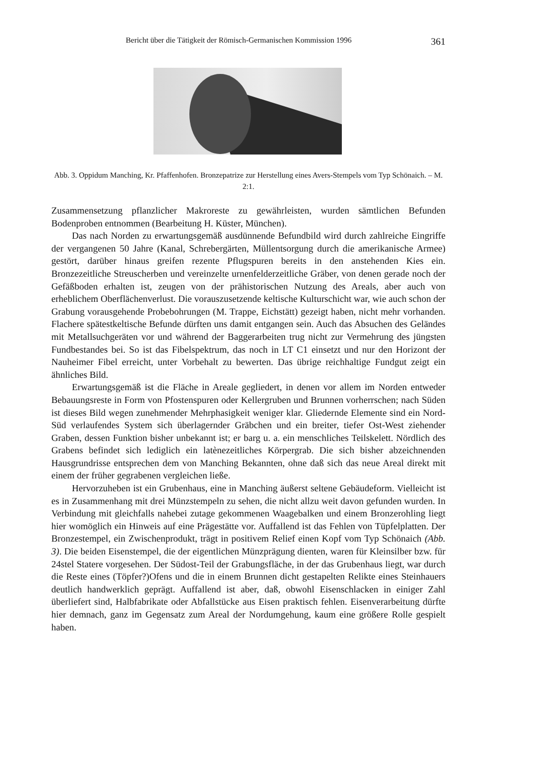Bericht über die Tätigkeit der Römisch-Germanischen Kommission 1996 361
Abb. 3. Oppidum Manching, Kr. Pfaffenhofen. Bronzepatrize zur Herstellung eines Avers-Stempels vom Typ Schönaich. – M. 2:1.
Zusammensetzung pflanzlicher Makroreste zu gewährleisten, wurden sämtlichen Befunden Bodenproben entnommen (Bearbeitung H. Küster, München).
Das nach Norden zu erwartungsgemäß ausdünnende Befundbild wird durch zahlreiche Eingriffe der vergangenen 50 Jahre (Kanal, Schrebergärten, Müllentsorgung durch die amerikanische Armee) gestört, darüber hinaus greifen rezente Pflugspuren bereits in den anstehenden Kies ein. Bronzezeitliche Streuscherben und vereinzelte urnenfelderzeitliche Gräber, von denen gerade noch der Gefäßboden erhalten ist, zeugen von der prähistorischen Nutzung des Areals, aber auch von erheblichem Oberflächenverlust. Die vorauszusetzende keltische Kulturschicht war, wie auch schon der Grabung vorausgehende Probebohrungen (M. Trappe, Eichstätt) gezeigt haben, nicht mehr vorhanden. Flachere spätestkeltische Befunde dürften uns damit entgangen sein. Auch das Absuchen des Geländes mit Metallsuchgeräten vor und während der Baggerarbeiten trug nicht zur Vermehrung des jüngsten Fundbestandes bei. So ist das Fibelspektrum, das noch in LT C1 einsetzt und nur den Horizont der Nauheimer Fibel erreicht, unter Vorbehalt zu bewerten. Das übrige reichhaltige Fundgut zeigt ein ähnliches Bild.
Erwartungsgemäß ist die Fläche in Areale gegliedert, in denen vor allem im Norden entweder Bebauungsreste in Form von Pfostenspuren oder Kellergruben und Brunnen vorherrschen; nach Süden ist dieses Bild wegen zunehmender Mehrphasigkeit weniger klar. Gliedernde Elemente sind ein Nord-Süd verlaufendes System sich überlagernder Gräbchen und ein breiter, tiefer Ost-West ziehender Graben, dessen Funktion bisher unbekannt ist; er barg u. a. ein menschliches Teilskelett. Nördlich des Grabens befindet sich lediglich ein latènezeitliches Körpergrab. Die sich bisher abzeichnenden Hausgrundrisse entsprechen dem von Manching Bekannten, ohne daß sich das neue Areal direkt mit einem der früher gegrabenen vergleichen ließe.
Hervorzuheben ist ein Grubenhaus, eine in Manching äußerst seltene Gebäudeform. Vielleicht ist es in Zusammenhang mit drei Münzstempeln zu sehen, die nicht allzu weit davon gefunden wurden. In Verbindung mit gleichfalls nahebei zutage gekommenen Waagebalken und einem Bronzerohling liegt hier womöglich ein Hinweis auf eine Prägestätte vor. Auffallend ist das Fehlen von Tüpfelplatten. Der Bronzestempel, ein Zwischenprodukt, trägt in positivem Relief einen Kopf vom Typ Schönaich (Abb. 3). Die beiden Eisenstempel, die der eigentlichen Münzprägung dienten, waren für Kleinsilber bzw. für 24stel Statere vorgesehen. Der Südost-Teil der Grabungsfläche, in der das Grubenhaus liegt, war durch die Reste eines (Töpfer?)Ofens und die in einem Brunnen dicht gestapelten Relikte eines Steinhauers deutlich handwerklich geprägt. Auffallend ist aber, daß, obwohl Eisenschlacken in einiger Zahl überliefert sind, Halbfabrikate oder Abfallstücke aus Eisen praktisch fehlen. Eisenverarbeitung dürfte hier demnach, ganz im Gegensatz zum Areal der Nordumgehung, kaum eine größere Rolle gespielt haben.